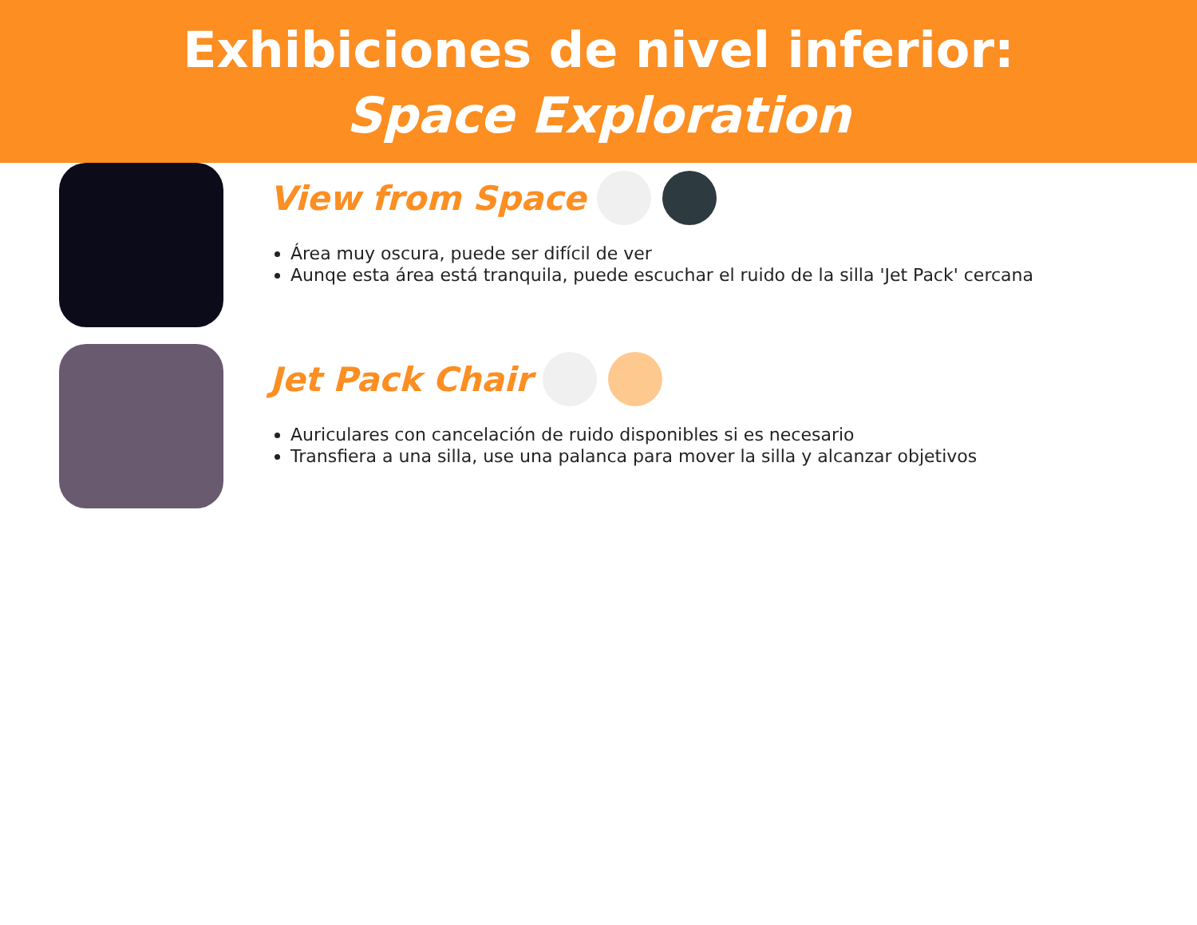Exhibiciones de nivel inferior:
Space Exploration
View from Space
Área muy oscura, puede ser difícil de ver
Aunqe esta área está tranquila, puede escuchar el ruido de la silla 'Jet Pack' cercana
Jet Pack Chair
Auriculares con cancelación de ruido disponibles si es necesario
Transfiera a una silla, use una palanca para mover la silla y alcanzar objetivos